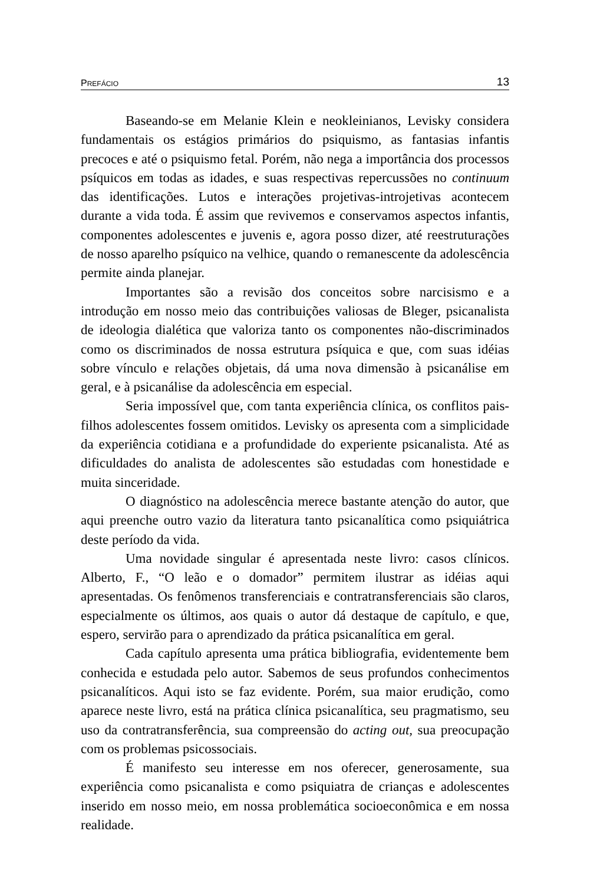PREFÁCIO 13
Baseando-se em Melanie Klein e neokleinianos, Levisky considera fundamentais os estágios primários do psiquismo, as fantasias infantis precoces e até o psiquismo fetal. Porém, não nega a importância dos processos psíquicos em todas as idades, e suas respectivas repercussões no continuum das identificações. Lutos e interações projetivas-introjetivas acontecem durante a vida toda. É assim que revivemos e conservamos aspectos infantis, componentes adolescentes e juvenis e, agora posso dizer, até reestruturações de nosso aparelho psíquico na velhice, quando o remanescente da adolescência permite ainda planejar.
Importantes são a revisão dos conceitos sobre narcisismo e a introdução em nosso meio das contribuições valiosas de Bleger, psicanalista de ideologia dialética que valoriza tanto os componentes não-discriminados como os discriminados de nossa estrutura psíquica e que, com suas idéias sobre vínculo e relações objetais, dá uma nova dimensão à psicanálise em geral, e à psicanálise da adolescência em especial.
Seria impossível que, com tanta experiência clínica, os conflitos pais-filhos adolescentes fossem omitidos. Levisky os apresenta com a simplicidade da experiência cotidiana e a profundidade do experiente psicanalista. Até as dificuldades do analista de adolescentes são estudadas com honestidade e muita sinceridade.
O diagnóstico na adolescência merece bastante atenção do autor, que aqui preenche outro vazio da literatura tanto psicanalítica como psiquiátrica deste período da vida.
Uma novidade singular é apresentada neste livro: casos clínicos. Alberto, F., “O leão e o domador” permitem ilustrar as idéias aqui apresentadas. Os fenômenos transferenciais e contratransferenciais são claros, especialmente os últimos, aos quais o autor dá destaque de capítulo, e que, espero, servirão para o aprendizado da prática psicanalítica em geral.
Cada capítulo apresenta uma prática bibliografia, evidentemente bem conhecida e estudada pelo autor. Sabemos de seus profundos conhecimentos psicanalíticos. Aqui isto se faz evidente. Porém, sua maior erudição, como aparece neste livro, está na prática clínica psicanalítica, seu pragmatismo, seu uso da contratransferência, sua compreensão do acting out, sua preocupação com os problemas psicossociais.
É manifesto seu interesse em nos oferecer, generosamente, sua experiência como psicanalista e como psiquiatra de crianças e adolescentes inserido em nosso meio, em nossa problemática socioeconômica e em nossa realidade.